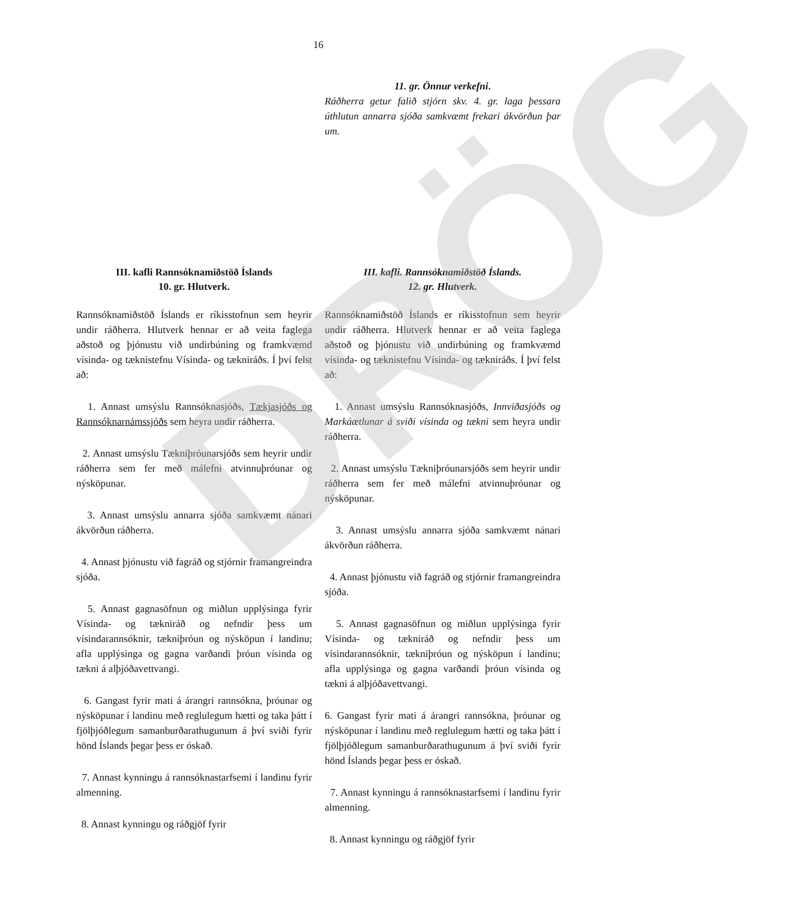DRÖG
16
11. gr. Önnur verkefni.
Ráðherra getur falið stjórn skv. 4. gr. laga þessara úthlutun annarra sjóða samkvæmt frekari ákvörðun þar um.
III. kafli Rannsóknamiðstöð Íslands
10. gr. Hlutverk.
Rannsóknamiðstöð Íslands er ríkisstofnun sem heyrir undir ráðherra. Hlutverk hennar er að veita faglega aðstoð og þjónustu við undirbúning og framkvæmd vísinda- og tæknistefnu Vísinda- og tækniráðs. Í því felst að:
1. Annast umsýslu Rannsóknasjóðs, Tækjasjóðs og Rannsóknarnámssjóðs sem heyra undir ráðherra.
2. Annast umsýslu Tækniþróunarsjóðs sem heyrir undir ráðherra sem fer með málefni atvinnuþróunar og nýsköpunar.
3. Annast umsýslu annarra sjóða samkvæmt nánari ákvörðun ráðherra.
4. Annast þjónustu við fagráð og stjórnir framangreindra sjóða.
5. Annast gagnasöfnun og miðlun upplýsinga fyrir Vísinda- og tækniráð og nefndir þess um vísindarannsóknir, tækniþróun og nýsköpun í landinu; afla upplýsinga og gagna varðandi þróun vísinda og tækni á alþjóðavettvangi.
6. Gangast fyrir mati á árangri rannsókna, þróunar og nýsköpunar í landinu með reglulegum hætti og taka þátt í fjölþjóðlegum samanburðarathugunum á því sviði fyrir hönd Íslands þegar þess er óskað.
7. Annast kynningu á rannsóknastarfsemi í landinu fyrir almenning.
8. Annast kynningu og ráðgjöf fyrir
III. kafli. Rannsóknamiðstöð Íslands.
12. gr. Hlutverk.
Rannsóknamiðstöð Íslands er ríkisstofnun sem heyrir undir ráðherra. Hlutverk hennar er að veita faglega aðstoð og þjónustu við undirbúning og framkvæmd vísinda- og tæknistefnu Vísinda- og tækniráðs. Í því felst að:
1. Annast umsýslu Rannsóknasjóðs, Innviðasjóðs og Markáætlunar á sviði vísinda og tækni sem heyra undir ráðherra.
2. Annast umsýslu Tækniþróunarsjóðs sem heyrir undir ráðherra sem fer með málefni atvinnuþróunar og nýsköpunar.
3. Annast umsýslu annarra sjóða samkvæmt nánari ákvörðun ráðherra.
4. Annast þjónustu við fagráð og stjórnir framangreindra sjóða.
5. Annast gagnasöfnun og miðlun upplýsinga fyrir Vísinda- og tækniráð og nefndir þess um vísindarannsóknir, tækniþróun og nýsköpun í landinu; afla upplýsinga og gagna varðandi þróun vísinda og tækni á alþjóðavettvangi.
6. Gangast fyrir mati á árangri rannsókna, þróunar og nýsköpunar í landinu með reglulegum hætti og taka þátt í fjölþjóðlegum samanburðarathugunum á því sviði fyrir hönd Íslands þegar þess er óskað.
7. Annast kynningu á rannsóknastarfsemi í landinu fyrir almenning.
8. Annast kynningu og ráðgjöf fyrir